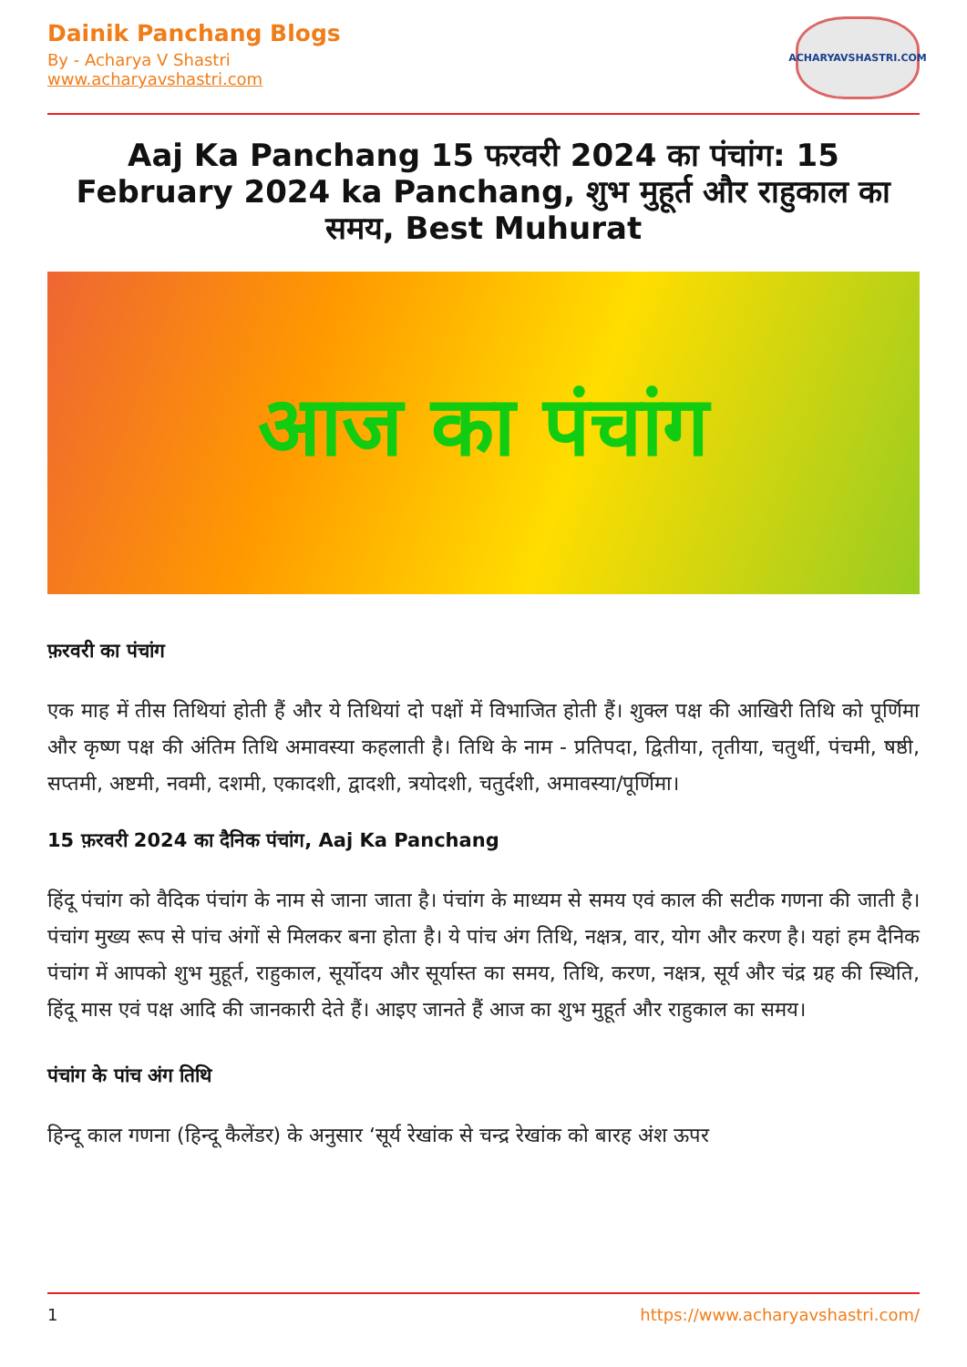Dainik Panchang Blogs
By - Acharya V Shastri
www.acharyavshastri.com
ACHARYAVSHASTRI.COM
Aaj Ka Panchang 15 फरवरी 2024 का पंचांग: 15 February 2024 ka Panchang, शुभ मुहूर्त और राहुकाल का समय, Best Muhurat
आज का पंचांग
फ़रवरी का पंचांग
एक माह में तीस तिथियां होती हैं और ये तिथियां दो पक्षों में विभाजित होती हैं। शुक्ल पक्ष की आखिरी तिथि को पूर्णिमा और कृष्ण पक्ष की अंतिम तिथि अमावस्या कहलाती है। तिथि के नाम - प्रतिपदा, द्वितीया, तृतीया, चतुर्थी, पंचमी, षष्ठी, सप्तमी, अष्टमी, नवमी, दशमी, एकादशी, द्वादशी, त्रयोदशी, चतुर्दशी, अमावस्या/पूर्णिमा।
15 फ़रवरी 2024 का दैनिक पंचांग, Aaj Ka Panchang
हिंदू पंचांग को वैदिक पंचांग के नाम से जाना जाता है। पंचांग के माध्यम से समय एवं काल की सटीक गणना की जाती है। पंचांग मुख्य रूप से पांच अंगों से मिलकर बना होता है। ये पांच अंग तिथि, नक्षत्र, वार, योग और करण है। यहां हम दैनिक पंचांग में आपको शुभ मुहूर्त, राहुकाल, सूर्योदय और सूर्यास्त का समय, तिथि, करण, नक्षत्र, सूर्य और चंद्र ग्रह की स्थिति, हिंदू मास एवं पक्ष आदि की जानकारी देते हैं। आइए जानते हैं आज का शुभ मुहूर्त और राहुकाल का समय।
पंचांग के पांच अंग तिथि
हिन्दू काल गणना (हिन्दू कैलेंडर) के अनुसार ‘सूर्य रेखांक से चन्द्र रेखांक को बारह अंश ऊपर
1 https://www.acharyavshastri.com/